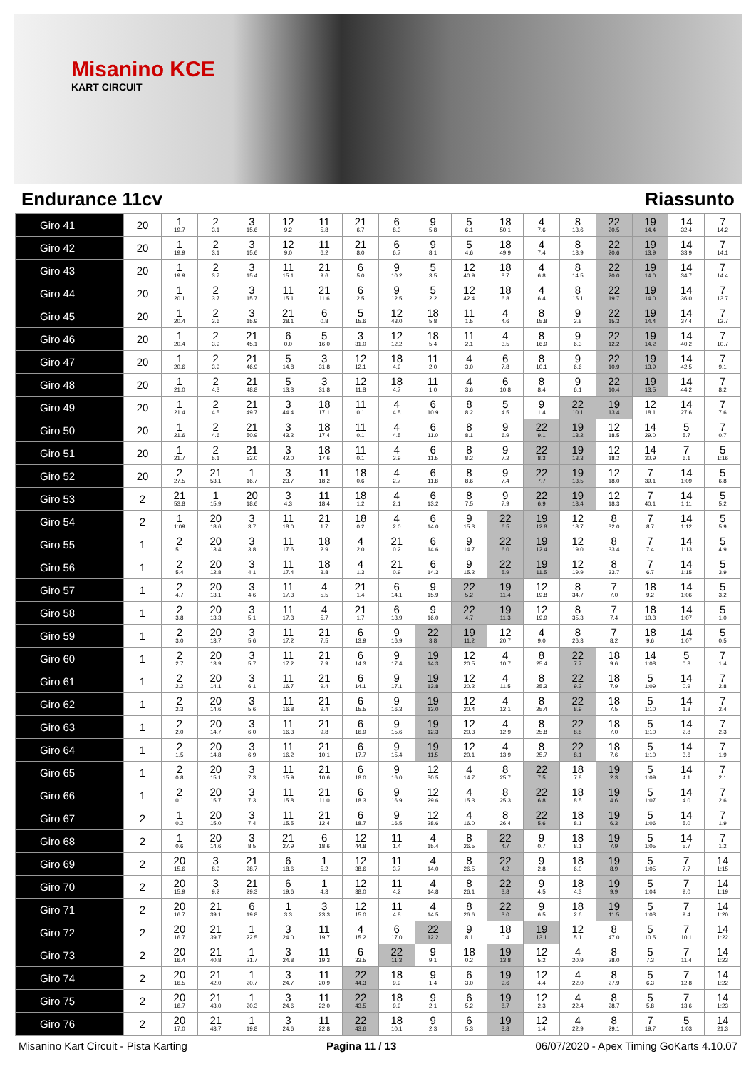Misanino KCE
KART CIRCUIT
Endurance 11cv Riassunto
| Giro 41 | 20 | 1 19.7 | 2 3.1 | 3 15.6 | 12 9.2 | 11 5.8 | 21 6.7 | 6 8.3 | 9 5.8 | 5 6.1 | 18 50.1 | 4 7.6 | 8 13.6 | 22 20.5 | 19 14.4 | 14 32.4 | 7 14.2 |
| Giro 42 | 20 | 1 19.9 | 2 3.1 | 3 15.6 | 12 9.0 | 11 6.2 | 21 8.0 | 6 6.7 | 9 8.1 | 5 4.6 | 18 49.9 | 4 7.4 | 8 13.9 | 22 20.6 | 19 13.9 | 14 33.9 | 7 14.1 |
| Giro 43 | 20 | 1 19.9 | 2 3.7 | 3 15.4 | 11 15.1 | 21 9.6 | 6 5.0 | 9 10.2 | 5 3.5 | 12 40.9 | 18 8.7 | 4 6.8 | 8 14.5 | 22 20.0 | 19 14.0 | 14 34.7 | 7 14.4 |
| Giro 44 | 20 | 1 20.1 | 2 3.7 | 3 15.7 | 11 15.1 | 21 11.6 | 6 2.5 | 9 12.5 | 5 2.2 | 12 42.4 | 18 6.8 | 4 6.4 | 8 15.1 | 22 19.7 | 19 14.0 | 14 36.0 | 7 13.7 |
| Giro 45 | 20 | 1 20.4 | 2 3.6 | 3 15.9 | 21 28.1 | 6 0.8 | 5 15.6 | 12 43.0 | 18 5.8 | 11 1.5 | 4 4.6 | 8 15.8 | 9 3.8 | 22 15.3 | 19 14.4 | 14 37.4 | 7 12.7 |
| Giro 46 | 20 | 1 20.4 | 2 3.9 | 21 45.1 | 6 0.0 | 5 16.0 | 3 31.0 | 12 12.2 | 18 5.4 | 11 2.1 | 4 3.5 | 8 16.9 | 9 6.3 | 22 12.2 | 19 14.2 | 14 40.2 | 7 10.7 |
| Giro 47 | 20 | 1 20.6 | 2 3.9 | 21 46.9 | 5 14.8 | 3 31.8 | 12 12.1 | 18 4.9 | 11 2.0 | 4 3.0 | 6 7.8 | 8 10.1 | 9 6.6 | 22 10.9 | 19 13.9 | 14 42.5 | 7 9.1 |
| Giro 48 | 20 | 1 21.0 | 2 4.3 | 21 48.8 | 5 13.3 | 3 31.8 | 12 11.8 | 18 4.7 | 11 1.0 | 4 3.6 | 6 10.8 | 8 8.4 | 9 6.1 | 22 10.4 | 19 13.5 | 14 44.2 | 7 8.2 |
| Giro 49 | 20 | 1 21.4 | 2 4.5 | 21 49.7 | 3 44.4 | 18 17.1 | 11 0.1 | 4 4.5 | 6 10.9 | 8 8.2 | 5 4.5 | 9 1.4 | 22 10.1 | 19 13.4 | 12 18.1 | 14 27.6 | 7 7.6 |
| Giro 50 | 20 | 1 21.6 | 2 4.6 | 21 50.9 | 3 43.2 | 18 17.4 | 11 0.1 | 4 4.5 | 6 11.0 | 8 8.1 | 9 6.9 | 22 9.1 | 19 13.2 | 12 18.5 | 14 29.0 | 5 5.7 | 7 0.7 |
| Giro 51 | 20 | 1 21.7 | 2 5.1 | 21 52.0 | 3 42.0 | 18 17.6 | 11 0.1 | 4 3.9 | 6 11.5 | 8 8.2 | 9 7.2 | 22 8.3 | 19 13.3 | 12 18.2 | 14 30.9 | 7 6.1 | 5 1:16 |
| Giro 52 | 20 | 2 27.5 | 21 53.1 | 1 16.7 | 3 23.7 | 11 18.2 | 18 0.6 | 4 2.7 | 6 11.8 | 8 8.6 | 9 7.4 | 22 7.7 | 19 13.5 | 12 18.0 | 7 39.1 | 14 1:09 | 5 6.8 |
| Giro 53 | 2 | 21 53.8 | 1 15.9 | 20 18.6 | 3 4.3 | 11 18.4 | 18 1.2 | 4 2.1 | 6 13.2 | 8 7.5 | 9 7.9 | 22 6.9 | 19 13.4 | 12 18.3 | 7 40.1 | 14 1:11 | 5 5.2 |
| Giro 54 | 2 | 1 1:09 | 20 18.6 | 3 3.7 | 11 18.0 | 21 1.7 | 18 0.2 | 4 2.0 | 6 14.0 | 9 15.3 | 22 6.5 | 19 12.8 | 12 18.7 | 8 32.0 | 7 8.7 | 14 1:12 | 5 5.9 |
| Giro 55 | 1 | 2 5.1 | 20 13.4 | 3 3.8 | 11 17.6 | 18 2.9 | 4 2.0 | 21 0.2 | 6 14.6 | 9 14.7 | 22 6.0 | 19 12.4 | 12 19.0 | 8 33.4 | 7 7.4 | 14 1:13 | 5 4.9 |
| Giro 56 | 1 | 2 5.4 | 20 12.8 | 3 4.1 | 11 17.4 | 18 3.8 | 4 1.3 | 21 0.9 | 6 14.3 | 9 15.2 | 22 5.9 | 19 11.5 | 12 19.9 | 8 33.7 | 7 6.7 | 14 1:15 | 5 3.9 |
| Giro 57 | 1 | 2 4.7 | 20 13.1 | 3 4.6 | 11 17.3 | 4 5.5 | 21 1.4 | 6 14.1 | 9 15.9 | 22 5.2 | 19 11.4 | 12 19.8 | 8 34.7 | 7 7.0 | 18 9.2 | 14 1:06 | 5 3.2 |
| Giro 58 | 1 | 2 3.8 | 20 13.3 | 3 5.1 | 11 17.3 | 4 5.7 | 21 1.7 | 6 13.9 | 9 16.0 | 22 4.7 | 19 11.3 | 12 19.9 | 8 35.3 | 7 7.4 | 18 10.3 | 14 1:07 | 5 1.0 |
| Giro 59 | 1 | 2 3.0 | 20 13.7 | 3 5.6 | 11 17.2 | 21 7.5 | 6 13.9 | 9 16.9 | 22 3.8 | 19 11.2 | 12 20.7 | 4 9.0 | 8 26.3 | 7 8.2 | 18 9.6 | 14 1:07 | 5 0.5 |
| Giro 60 | 1 | 2 2.7 | 20 13.9 | 3 5.7 | 11 17.2 | 21 7.9 | 6 14.3 | 9 17.4 | 19 14.3 | 12 20.5 | 4 10.7 | 8 25.4 | 22 7.7 | 18 9.6 | 14 1:08 | 5 0.3 | 7 1.4 |
| Giro 61 | 1 | 2 2.2 | 20 14.1 | 3 6.1 | 11 16.7 | 21 9.4 | 6 14.1 | 9 17.1 | 19 13.8 | 12 20.2 | 4 11.5 | 8 25.3 | 22 9.2 | 18 7.9 | 5 1:09 | 14 0.9 | 7 2.8 |
| Giro 62 | 1 | 2 2.3 | 20 14.6 | 3 5.6 | 11 16.8 | 21 9.4 | 6 15.5 | 9 16.3 | 19 13.0 | 12 20.4 | 4 12.1 | 8 25.4 | 22 8.9 | 18 7.5 | 5 1:10 | 14 1.8 | 7 2.4 |
| Giro 63 | 1 | 2 2.0 | 20 14.7 | 3 6.0 | 11 16.3 | 21 9.8 | 6 16.9 | 9 15.6 | 19 12.3 | 12 20.3 | 4 12.9 | 8 25.8 | 22 8.8 | 18 7.0 | 5 1:10 | 14 2.8 | 7 2.3 |
| Giro 64 | 1 | 2 1.5 | 20 14.8 | 3 6.9 | 11 16.2 | 21 10.1 | 6 17.7 | 9 15.4 | 19 11.5 | 12 20.1 | 4 13.9 | 8 25.7 | 22 8.1 | 18 7.6 | 5 1:10 | 14 3.6 | 7 1.9 |
| Giro 65 | 1 | 2 0.8 | 20 15.1 | 3 7.3 | 11 15.9 | 21 10.6 | 6 18.0 | 9 16.0 | 12 30.5 | 4 14.7 | 8 25.7 | 22 7.5 | 18 7.8 | 19 2.3 | 5 1:09 | 14 4.1 | 7 2.1 |
| Giro 66 | 1 | 2 0.1 | 20 15.7 | 3 7.3 | 11 15.8 | 21 11.0 | 6 18.3 | 9 16.9 | 12 29.6 | 4 15.3 | 8 25.3 | 22 6.8 | 18 8.5 | 19 4.6 | 5 1:07 | 14 4.0 | 7 2.6 |
| Giro 67 | 2 | 1 0.2 | 20 15.0 | 3 7.4 | 11 15.5 | 21 12.4 | 6 18.7 | 9 16.5 | 12 28.6 | 4 16.0 | 8 26.4 | 22 5.6 | 18 8.1 | 19 6.3 | 5 1:06 | 14 5.0 | 7 1.9 |
| Giro 68 | 2 | 1 0.6 | 20 14.6 | 3 8.5 | 21 27.9 | 6 18.6 | 12 44.8 | 11 1.4 | 4 15.4 | 8 26.5 | 22 4.7 | 9 0.7 | 18 8.1 | 19 7.9 | 5 1:05 | 14 5.7 | 7 1.2 |
| Giro 69 | 2 | 20 15.6 | 3 8.9 | 21 28.7 | 6 18.6 | 1 5.2 | 12 38.6 | 11 3.7 | 4 14.0 | 8 26.5 | 22 4.2 | 9 2.8 | 18 6.0 | 19 8.9 | 5 1:05 | 7 7.7 | 14 1:15 |
| Giro 70 | 2 | 20 15.9 | 3 9.2 | 21 29.3 | 6 19.6 | 1 4.3 | 12 38.0 | 11 4.2 | 4 14.8 | 8 26.1 | 22 3.8 | 9 4.5 | 18 4.3 | 19 9.9 | 5 1:04 | 7 9.0 | 14 1:19 |
| Giro 71 | 2 | 20 16.7 | 21 39.1 | 6 19.8 | 1 3.3 | 3 23.3 | 12 15.0 | 11 4.8 | 4 14.5 | 8 26.6 | 22 3.0 | 9 6.5 | 18 2.6 | 19 11.5 | 5 1:03 | 7 9.4 | 14 1:20 |
| Giro 72 | 2 | 20 16.7 | 21 39.7 | 1 22.5 | 3 24.0 | 11 19.7 | 4 15.2 | 6 17.0 | 22 12.2 | 9 8.1 | 18 0.4 | 19 13.1 | 12 5.1 | 8 47.0 | 5 10.5 | 7 10.1 | 14 1:22 |
| Giro 73 | 2 | 20 16.4 | 21 40.8 | 1 21.7 | 3 24.8 | 11 19.3 | 6 33.5 | 22 11.3 | 9 9.1 | 18 0.2 | 19 13.8 | 12 5.2 | 4 20.9 | 8 28.0 | 5 7.3 | 7 11.4 | 14 1:23 |
| Giro 74 | 2 | 20 16.5 | 21 42.0 | 1 20.7 | 3 24.7 | 11 20.9 | 22 44.3 | 18 9.9 | 9 1.4 | 6 3.0 | 19 9.6 | 12 4.4 | 4 22.0 | 8 27.9 | 5 6.3 | 7 12.8 | 14 1:22 |
| Giro 75 | 2 | 20 16.7 | 21 43.0 | 1 20.3 | 3 24.6 | 11 22.0 | 22 43.5 | 18 9.9 | 9 2.1 | 6 5.2 | 19 8.7 | 12 2.3 | 4 22.4 | 8 28.7 | 5 5.8 | 7 13.6 | 14 1:23 |
| Giro 76 | 2 | 20 17.0 | 21 43.7 | 1 19.8 | 3 24.6 | 11 22.8 | 22 43.6 | 18 10.1 | 9 2.3 | 6 5.3 | 19 8.8 | 12 1.4 | 4 22.9 | 8 29.1 | 7 19.7 | 5 1:03 | 14 21.3 |
Misanino Kart Circuit - Pista Karting
Pagina 11 / 13 06/07/2020 - Apex Timing GoKarts 4.10.07